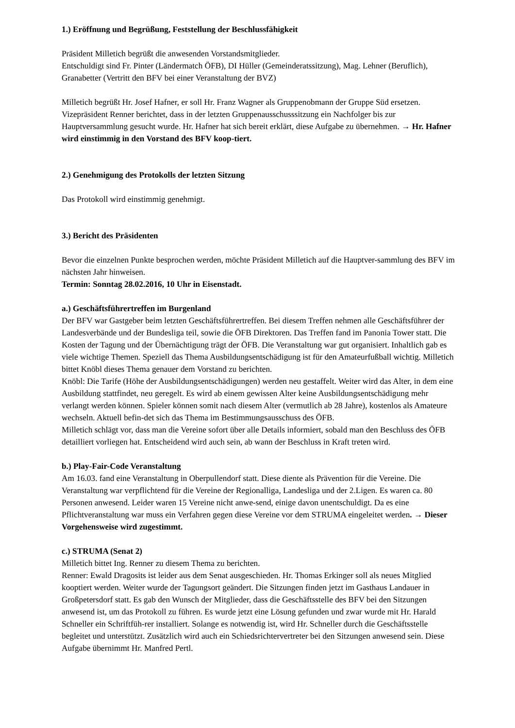1.) Eröffnung und Begrüßung, Feststellung der Beschlussfähigkeit
Präsident Milletich begrüßt die anwesenden Vorstandsmitglieder.
Entschuldigt sind Fr. Pinter (Ländermatch ÖFB), DI Hüller (Gemeinderatssitzung), Mag. Lehner (Beruflich), Granabetter (Vertritt den BFV bei einer Veranstaltung der BVZ)
Milletich begrüßt Hr. Josef Hafner, er soll Hr. Franz Wagner als Gruppenobmann der Gruppe Süd ersetzen. Vizepräsident Renner berichtet, dass in der letzten Gruppenausschusssitzung ein Nachfolger bis zur Hauptversammlung gesucht wurde. Hr. Hafner hat sich bereit erklärt, diese Aufgabe zu übernehmen. → Hr. Hafner wird einstimmig in den Vorstand des BFV koop-tiert.
2.) Genehmigung des Protokolls der letzten Sitzung
Das Protokoll wird einstimmig genehmigt.
3.) Bericht des Präsidenten
Bevor die einzelnen Punkte besprochen werden, möchte Präsident Milletich auf die Hauptver-sammlung des BFV im nächsten Jahr hinweisen.
Termin: Sonntag 28.02.2016, 10 Uhr in Eisenstadt.
a.) Geschäftsführertreffen im Burgenland
Der BFV war Gastgeber beim letzten Geschäftsführertreffen. Bei diesem Treffen nehmen alle Geschäftsführer der Landesverbände und der Bundesliga teil, sowie die ÖFB Direktoren. Das Treffen fand im Panonia Tower statt. Die Kosten der Tagung und der Übernächtigung trägt der ÖFB. Die Veranstaltung war gut organisiert. Inhaltlich gab es viele wichtige Themen. Speziell das Thema Ausbildungsentschädigung ist für den Amateurfußball wichtig. Milletich bittet Knöbl dieses Thema genauer dem Vorstand zu berichten.
Knöbl: Die Tarife (Höhe der Ausbildungsentschädigungen) werden neu gestaffelt. Weiter wird das Alter, in dem eine Ausbildung stattfindet, neu geregelt. Es wird ab einem gewissen Alter keine Ausbildungsentschädigung mehr verlangt werden können. Spieler können somit nach diesem Alter (vermutlich ab 28 Jahre), kostenlos als Amateure wechseln. Aktuell befin-det sich das Thema im Bestimmungsausschuss des ÖFB.
Milletich schlägt vor, dass man die Vereine sofort über alle Details informiert, sobald man den Beschluss des ÖFB detailliert vorliegen hat. Entscheidend wird auch sein, ab wann der Beschluss in Kraft treten wird.
b.) Play-Fair-Code Veranstaltung
Am 16.03. fand eine Veranstaltung in Oberpullendorf statt. Diese diente als Prävention für die Vereine. Die Veranstaltung war verpflichtend für die Vereine der Regionalliga, Landesliga und der 2.Ligen. Es waren ca. 80 Personen anwesend. Leider waren 15 Vereine nicht anwe-send, einige davon unentschuldigt. Da es eine Pflichtveranstaltung war muss ein Verfahren gegen diese Vereine vor dem STRUMA eingeleitet werden. → Dieser Vorgehensweise wird zugestimmt.
c.) STRUMA (Senat 2)
Milletich bittet Ing. Renner zu diesem Thema zu berichten.
Renner: Ewald Dragosits ist leider aus dem Senat ausgeschieden. Hr. Thomas Erkinger soll als neues Mitglied kooptiert werden. Weiter wurde der Tagungsort geändert. Die Sitzungen finden jetzt im Gasthaus Landauer in Großpetersdorf statt. Es gab den Wunsch der Mitglieder, dass die Geschäftsstelle des BFV bei den Sitzungen anwesend ist, um das Protokoll zu führen. Es wurde jetzt eine Lösung gefunden und zwar wurde mit Hr. Harald Schneller ein Schriftfüh-rer installiert. Solange es notwendig ist, wird Hr. Schneller durch die Geschäftsstelle begleitet und unterstützt. Zusätzlich wird auch ein Schiedsrichtervertreter bei den Sitzungen anwesend sein. Diese Aufgabe übernimmt Hr. Manfred Pertl.